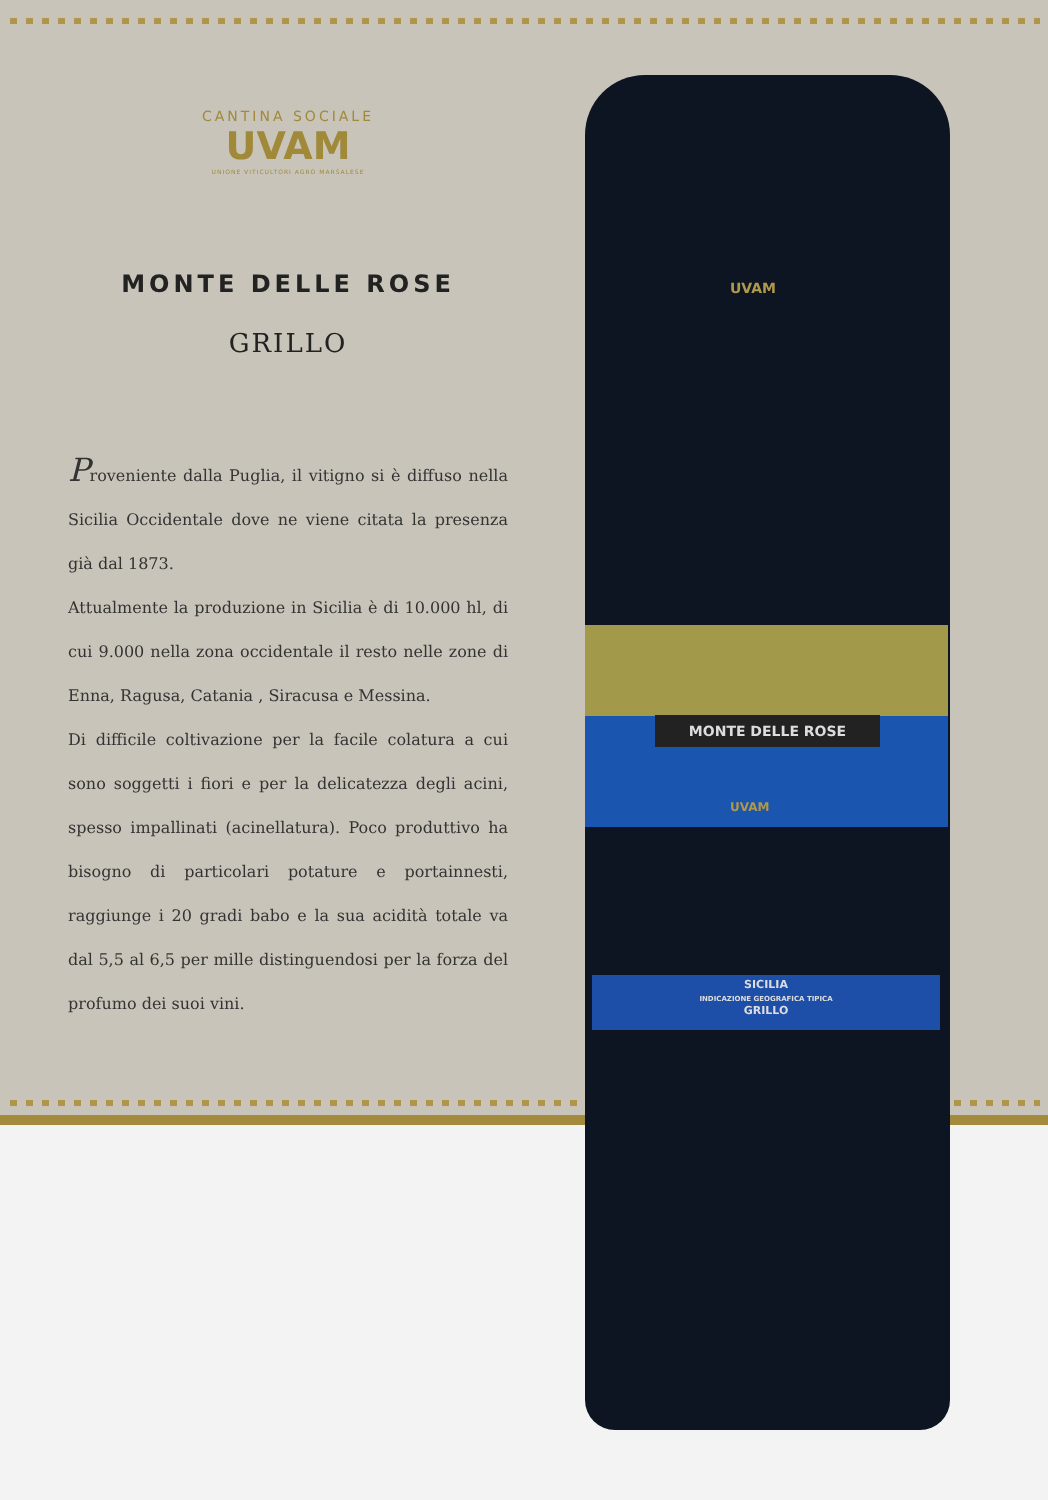CANTINA SOCIALE
UVAM
UNIONE VITICULTORI AGRO MARSALESE
MONTE DELLE ROSE
GRILLO
Proveniente dalla Puglia, il vitigno si è diffuso nella Sicilia Occidentale dove ne viene citata la presenza già dal 1873.
Attualmente la produzione in Sicilia è di 10.000 hl, di cui 9.000 nella zona occidentale il resto nelle zone di Enna, Ragusa, Catania , Siracusa e Messina.
Di difficile coltivazione per la facile colatura a cui sono soggetti i fiori e per la delicatezza degli acini, spesso impallinati (acinellatura). Poco produttivo ha bisogno di particolari potature e portainnesti, raggiunge i 20 gradi babo e la sua acidità totale va dal 5,5 al 6,5 per mille distinguendosi per la forza del profumo dei suoi vini.
UVAM
MONTE DELLE ROSE
UVAM
SICILIA
INDICAZIONE GEOGRAFICA TIPICA
GRILLO